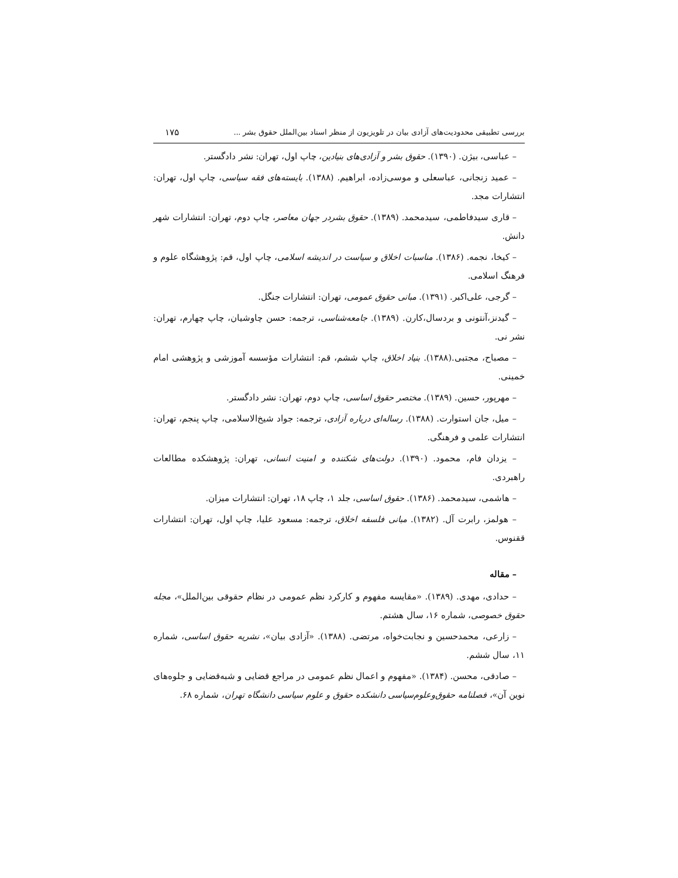بررسی تطبیقی محدودیت‌های آزادی بیان در تلویزیون از منظر اسناد بین‌الملل حقوق بشر ... ۱۷۵
– عباسی، بیژن. (۱۳۹۰). حقوق بشر و آزادی‌های بنیادین، چاپ اول، تهران: نشر دادگستر.
– عمید زنجانی، عباسعلی و موسی‌زاده، ابراهیم. (۱۳۸۸). بایسته‌های فقه سیاسی، چاپ اول، تهران: انتشارات مجد.
– قاری سیدفاطمی، سیدمحمد. (۱۳۸۹). حقوق بشردر جهان معاصر، چاپ دوم، تهران: انتشارات شهر دانش.
– کیخا، نجمه. (۱۳۸۶). مناسبات اخلاق و سیاست در اندیشه اسلامی، چاپ اول، قم: پژوهشگاه علوم و فرهنگ اسلامی.
– گرجی، علی‌اکبر. (۱۳۹۱). مبانی حقوق عمومی، تهران: انتشارات جنگل.
– گیدنز،آنتونی و بردسال،کارن. (۱۳۸۹). جامعه‌شناسی، ترجمه: حسن چاوشیان، چاپ چهارم، تهران: نشر نی.
– مصباح، مجتبی.(۱۳۸۸). بنیاد اخلاق، چاپ ششم، قم: انتشارات مؤسسه آموزشی و پژوهشی امام خمینی.
– مهرپور، حسین. (۱۳۸۹). مختصر حقوق اساسی، چاپ دوم، تهران: نشر دادگستر.
– میل، جان استوارت. (۱۳۸۸). رساله‌ای درباره آزادی، ترجمه: جواد شیخ‌الاسلامی، چاپ پنجم، تهران: انتشارات علمی و فرهنگی.
– یزدان فام، محمود. (۱۳۹۰). دولت‌های شکننده و امنیت انسانی، تهران: پژوهشکده مطالعات راهبردی.
– هاشمی، سیدمحمد. (۱۳۸۶). حقوق اساسی، جلد ۱، چاپ ۱۸، تهران: انتشارات میزان.
– هولمز، رابرت آل. (۱۳۸۲). مبانی فلسفه اخلاق، ترجمه: مسعود علیا، چاپ اول، تهران: انتشارات ققنوس.
– مقاله
– حدادی، مهدی. (۱۳۸۹). «مقایسه مفهوم و کارکرد نظم عمومی در نظام حقوقی بین‌الملل»، مجله حقوق خصوصی، شماره ۱۶، سال هشتم.
– زارعی، محمدحسین و نجابت‌خواه، مرتضی. (۱۳۸۸). «آزادی بیان»، نشریه حقوق اساسی، شماره ۱۱، سال ششم.
– صادقی، محسن. (۱۳۸۴). «مفهوم و اعمال نظم عمومی در مراجع قضایی و شبه‌قضایی و جلوه‌های نوین آن»، فصلنامه حقوق‌وعلوم‌سیاسی دانشکده حقوق و علوم سیاسی دانشگاه تهران، شماره ۶۸.